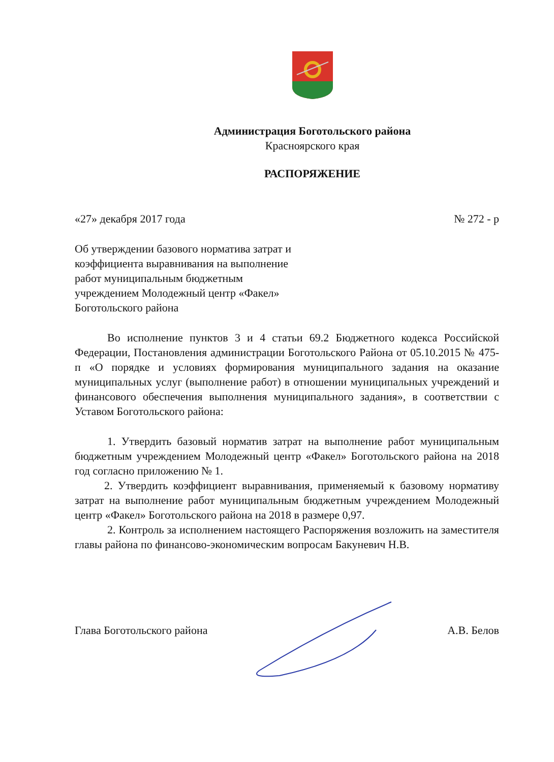Администрация Боготольского района
Красноярского края
РАСПОРЯЖЕНИЕ
«27» декабря 2017 года № 272 - р
Об утверждении базового норматива затрат и коэффициента выравнивания на выполнение работ муниципальным бюджетным учреждением Молодежный центр «Факел» Боготольского района
Во исполнение пунктов 3 и 4 статьи 69.2 Бюджетного кодекса Российской Федерации, Постановления администрации Боготольского Района от 05.10.2015 № 475-п «О порядке и условиях формирования муниципального задания на оказание муниципальных услуг (выполнение работ) в отношении муниципальных учреждений и финансового обеспечения выполнения муниципального задания», в соответствии с Уставом Боготольского района:
1. Утвердить базовый норматив затрат на выполнение работ муниципальным бюджетным учреждением Молодежный центр «Факел» Боготольского района на 2018 год согласно приложению № 1.
2. Утвердить коэффициент выравнивания, применяемый к базовому нормативу затрат на выполнение работ муниципальным бюджетным учреждением Молодежный центр «Факел» Боготольского района на 2018 в размере 0,97.
2. Контроль за исполнением настоящего Распоряжения возложить на заместителя главы района по финансово-экономическим вопросам Бакуневич Н.В.
Глава Боготольского района А.В. Белов